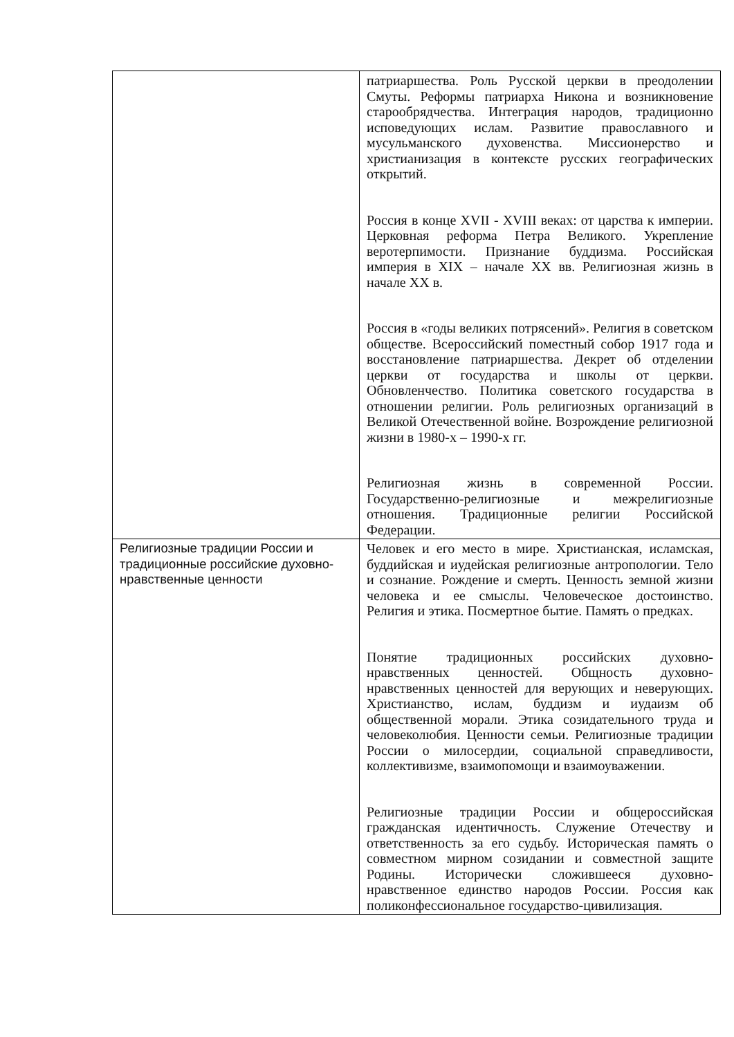| | патриаршества. Роль Русской церкви в преодолении Смуты. Реформы патриарха Никона и возникновение старообрядчества. Интеграция народов, традиционно исповедующих ислам. Развитие православного и мусульманского духовенства. Миссионерство и христианизация в контексте русских географических открытий. Россия в конце XVII - XVIII веках: от царства к империи. Церковная реформа Петра Великого. Укрепление веротерпимости. Признание буддизма. Российская империя в XIX – начале XX вв. Религиозная жизнь в начале XX в. Россия в «годы великих потрясений». Религия в советском обществе. Всероссийский поместный собор 1917 года и восстановление патриаршества. Декрет об отделении церкви от государства и школы от церкви. Обновленчество. Политика советского государства в отношении религии. Роль религиозных организаций в Великой Отечественной войне. Возрождение религиозной жизни в 1980-х – 1990-х гг. Религиозная жизнь в современной России. Государственно-религиозные и межрелигиозные отношения. Традиционные религии Российской Федерации. |
| Религиозные традиции России и традиционные российские духовно-нравственные ценности | Человек и его место в мире. Христианская, исламская, буддийская и иудейская религиозные антропологии. Тело и сознание. Рождение и смерть. Ценность земной жизни человека и ее смыслы. Человеческое достоинство. Религия и этика. Посмертное бытие. Память о предках. Понятие традиционных российских духовно-нравственных ценностей. Общность духовно-нравственных ценностей для верующих и неверующих. Христианство, ислам, буддизм и иудаизм об общественной морали. Этика созидательного труда и человеколюбия. Ценности семьи. Религиозные традиции России о милосердии, социальной справедливости, коллективизме, взаимопомощи и взаимоуважении. Религиозные традиции России и общероссийская гражданская идентичность. Служение Отечеству и ответственность за его судьбу. Историческая память о совместном мирном созидании и совместной защите Родины. Исторически сложившееся духовно-нравственное единство народов России. Россия как поликонфессиональное государство-цивилизация. |